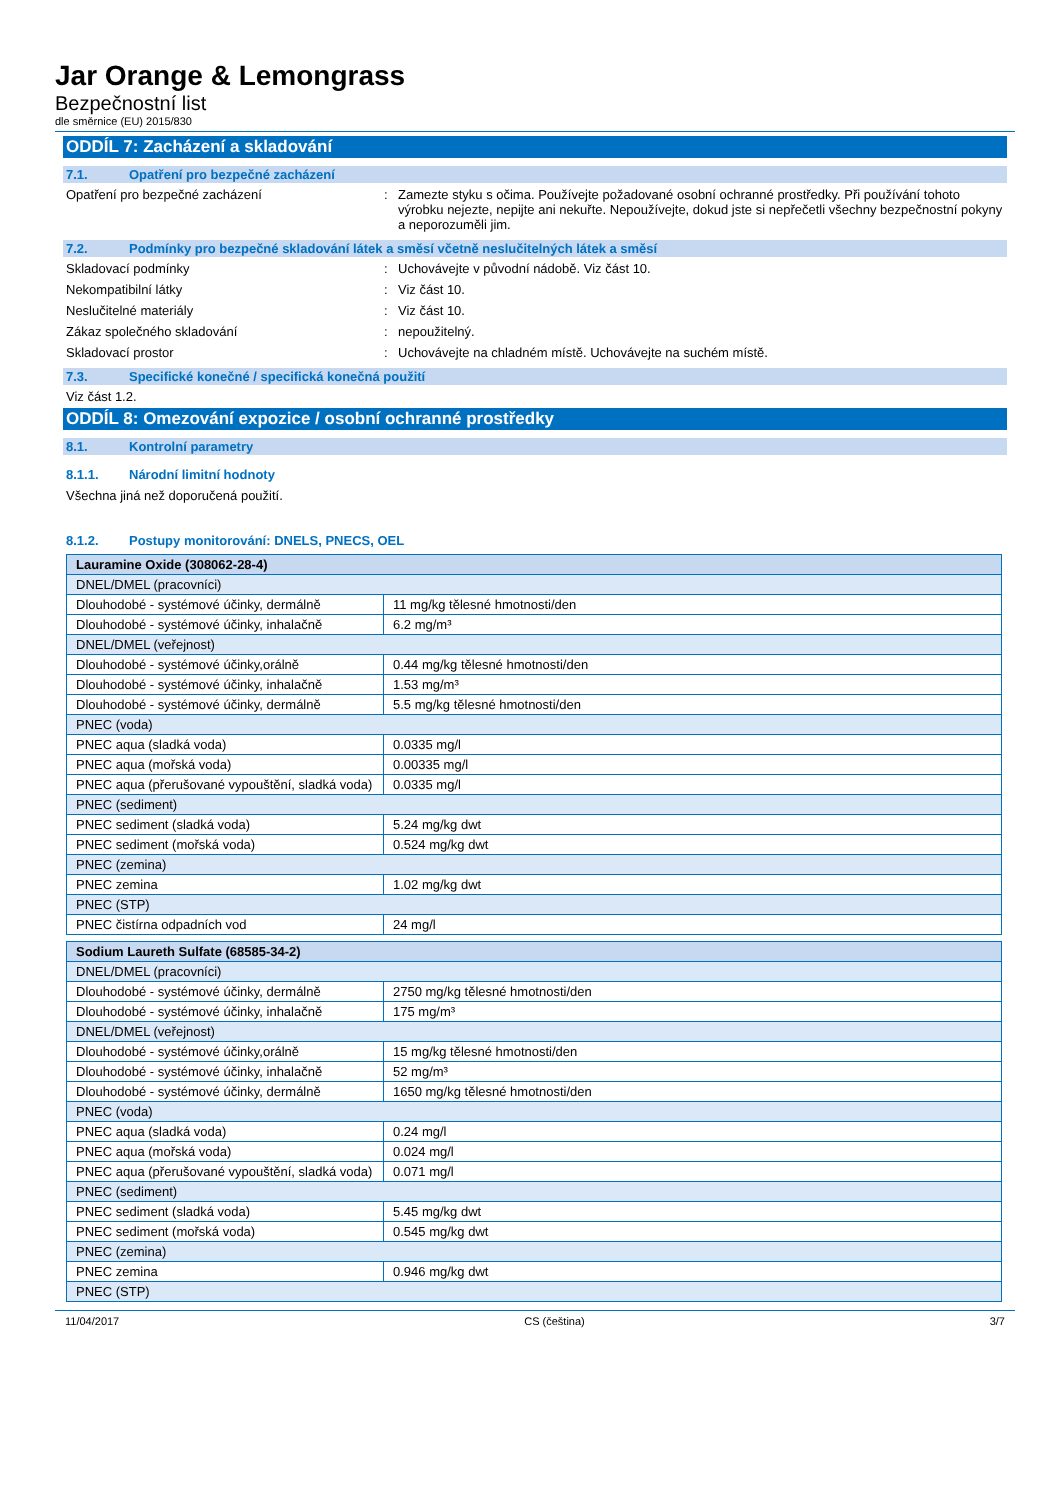Jar Orange & Lemongrass
Bezpečnostní list
dle směrnice (EU) 2015/830
ODDÍL 7: Zacházení a skladování
7.1. Opatření pro bezpečné zacházení
Opatření pro bezpečné zacházení : Zamezte styku s očima. Používejte požadované osobní ochranné prostředky. Při používání tohoto výrobku nejezte, nepijte ani nekuřte. Nepoužívejte, dokud jste si nepřečetli všechny bezpečnostní pokyny a neporozuměli jim.
7.2. Podmínky pro bezpečné skladování látek a směsí včetně neslučitelných látek a směsí
Skladovací podmínky : Uchovávejte v původní nádobě. Viz část 10.
Nekompatibilní látky : Viz část 10.
Neslučitelné materiály : Viz část 10.
Zákaz společného skladování : nepoužitelný.
Skladovací prostor : Uchovávejte na chladném místě. Uchovávejte na suchém místě.
7.3. Specifické konečné / specifická konečná použití
Viz část 1.2.
ODDÍL 8: Omezování expozice / osobní ochranné prostředky
8.1. Kontrolní parametry
8.1.1. Národní limitní hodnoty
Všechna jiná než doporučená použití.
8.1.2. Postupy monitorování: DNELS, PNECS, OEL
| Lauramine Oxide (308062-28-4) | |
| DNEL/DMEL (pracovníci) | |
| Dlouhodobé - systémové účinky, dermálně | 11 mg/kg tělesné hmotnosti/den |
| Dlouhodobé - systémové účinky, inhalačně | 6.2 mg/m³ |
| DNEL/DMEL (veřejnost) | |
| Dlouhodobé - systémové účinky,orálně | 0.44 mg/kg tělesné hmotnosti/den |
| Dlouhodobé - systémové účinky, inhalačně | 1.53 mg/m³ |
| Dlouhodobé - systémové účinky, dermálně | 5.5 mg/kg tělesné hmotnosti/den |
| PNEC (voda) | |
| PNEC aqua (sladká voda) | 0.0335 mg/l |
| PNEC aqua (mořská voda) | 0.00335 mg/l |
| PNEC aqua (přerušované vypouštění, sladká voda) | 0.0335 mg/l |
| PNEC (sediment) | |
| PNEC sediment (sladká voda) | 5.24 mg/kg dwt |
| PNEC sediment (mořská voda) | 0.524 mg/kg dwt |
| PNEC (zemina) | |
| PNEC zemina | 1.02 mg/kg dwt |
| PNEC (STP) | |
| PNEC čistírna odpadních vod | 24 mg/l |
| Sodium Laureth Sulfate (68585-34-2) | |
| DNEL/DMEL (pracovníci) | |
| Dlouhodobé - systémové účinky, dermálně | 2750 mg/kg tělesné hmotnosti/den |
| Dlouhodobé - systémové účinky, inhalačně | 175 mg/m³ |
| DNEL/DMEL (veřejnost) | |
| Dlouhodobé - systémové účinky,orálně | 15 mg/kg tělesné hmotnosti/den |
| Dlouhodobé - systémové účinky, inhalačně | 52 mg/m³ |
| Dlouhodobé - systémové účinky, dermálně | 1650 mg/kg tělesné hmotnosti/den |
| PNEC (voda) | |
| PNEC aqua (sladká voda) | 0.24 mg/l |
| PNEC aqua (mořská voda) | 0.024 mg/l |
| PNEC aqua (přerušované vypouštění, sladká voda) | 0.071 mg/l |
| PNEC (sediment) | |
| PNEC sediment (sladká voda) | 5.45 mg/kg dwt |
| PNEC sediment (mořská voda) | 0.545 mg/kg dwt |
| PNEC (zemina) | |
| PNEC zemina | 0.946 mg/kg dwt |
| PNEC (STP) | |
11/04/2017 CS (čeština) 3/7